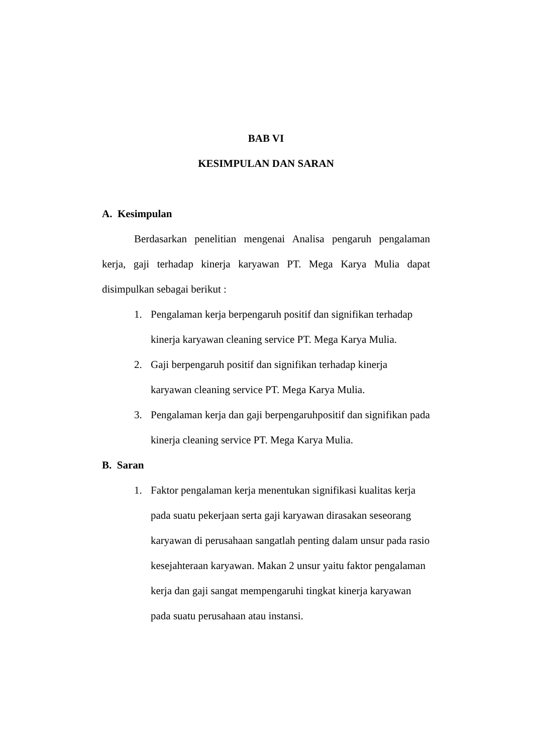BAB VI
KESIMPULAN DAN SARAN
A. Kesimpulan
Berdasarkan penelitian mengenai Analisa pengaruh pengalaman kerja, gaji terhadap kinerja karyawan PT. Mega Karya Mulia dapat disimpulkan sebagai berikut :
1. Pengalaman kerja berpengaruh positif dan signifikan terhadap kinerja karyawan cleaning service PT. Mega Karya Mulia.
2. Gaji berpengaruh positif dan signifikan terhadap kinerja
karyawan cleaning service PT. Mega Karya Mulia.
3. Pengalaman kerja dan gaji berpengaruhpositif dan signifikan pada kinerja cleaning service PT. Mega Karya Mulia.
B. Saran
1. Faktor pengalaman kerja menentukan signifikasi kualitas kerja pada suatu pekerjaan serta gaji karyawan dirasakan seseorang karyawan di perusahaan sangatlah penting dalam unsur pada rasio kesejahteraan karyawan. Makan 2 unsur yaitu faktor pengalaman kerja dan gaji sangat mempengaruhi tingkat kinerja karyawan pada suatu perusahaan atau instansi.